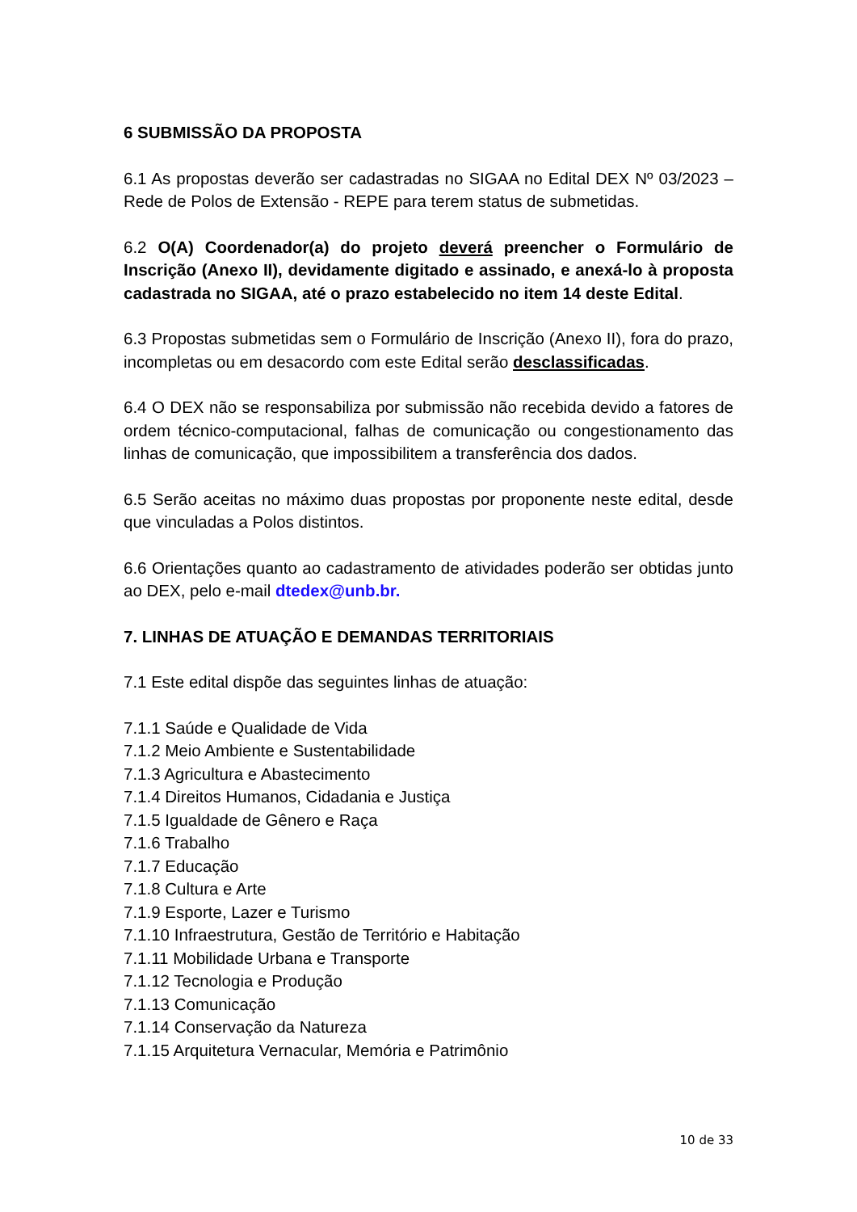6 SUBMISSÃO DA PROPOSTA
6.1 As propostas deverão ser cadastradas no SIGAA no Edital DEX Nº 03/2023 – Rede de Polos de Extensão - REPE para terem status de submetidas.
6.2 O(A) Coordenador(a) do projeto deverá preencher o Formulário de Inscrição (Anexo II), devidamente digitado e assinado, e anexá-lo à proposta cadastrada no SIGAA, até o prazo estabelecido no item 14 deste Edital.
6.3 Propostas submetidas sem o Formulário de Inscrição (Anexo II), fora do prazo, incompletas ou em desacordo com este Edital serão desclassificadas.
6.4 O DEX não se responsabiliza por submissão não recebida devido a fatores de ordem técnico-computacional, falhas de comunicação ou congestionamento das linhas de comunicação, que impossibilitem a transferência dos dados.
6.5 Serão aceitas no máximo duas propostas por proponente neste edital, desde que vinculadas a Polos distintos.
6.6 Orientações quanto ao cadastramento de atividades poderão ser obtidas junto ao DEX, pelo e-mail dtedex@unb.br.
7. LINHAS DE ATUAÇÃO E DEMANDAS TERRITORIAIS
7.1 Este edital dispõe das seguintes linhas de atuação:
7.1.1 Saúde e Qualidade de Vida
7.1.2 Meio Ambiente e Sustentabilidade
7.1.3 Agricultura e Abastecimento
7.1.4 Direitos Humanos, Cidadania e Justiça
7.1.5 Igualdade de Gênero e Raça
7.1.6 Trabalho
7.1.7 Educação
7.1.8 Cultura e Arte
7.1.9 Esporte, Lazer e Turismo
7.1.10 Infraestrutura, Gestão de Território e Habitação
7.1.11 Mobilidade Urbana e Transporte
7.1.12 Tecnologia e Produção
7.1.13 Comunicação
7.1.14 Conservação da Natureza
7.1.15 Arquitetura Vernacular, Memória e Patrimônio
10 de 33